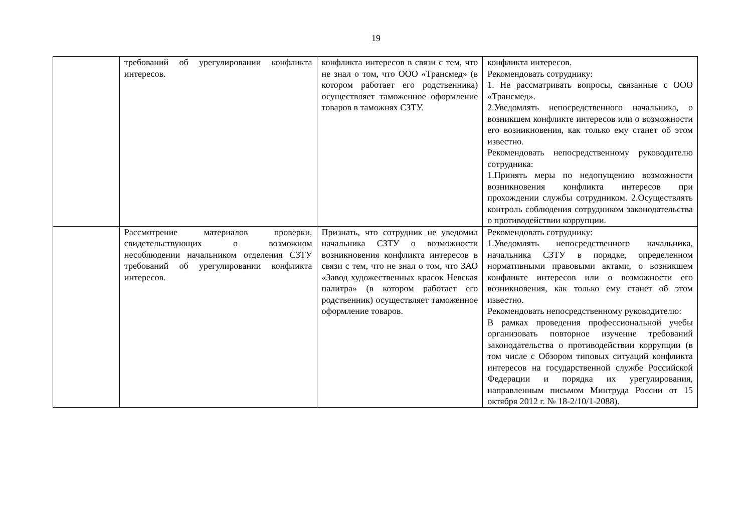19
| | требований об урегулировании конфликта интересов. | конфликта интересов в связи с тем, что не знал о том, что ООО «Трансмед» (в котором работает его родственника) осуществляет таможенное оформление товаров в таможнях СЗТУ. | конфликта интересов. Рекомендовать сотруднику: 1. Не рассматривать вопросы, связанные с ООО «Трансмед». 2.Уведомлять непосредственного начальника, о возникшем конфликте интересов или о возможности его возникновения, как только ему станет об этом известно. Рекомендовать непосредственному руководителю сотрудника: 1.Принять меры по недопущению возможности возникновения конфликта интересов при прохождении службы сотрудником. 2.Осуществлять контроль соблюдения сотрудником законодательства о противодействии коррупции. |
| | Рассмотрение материалов проверки, свидетельствующих о возможном несоблюдении начальником отделения СЗТУ требований об урегулировании конфликта интересов. | Признать, что сотрудник не уведомил начальника СЗТУ о возможности возникновения конфликта интересов в связи с тем, что не знал о том, что ЗАО «Завод художественных красок Невская палитра» (в котором работает его родственник) осуществляет таможенное оформление товаров. | Рекомендовать сотруднику: 1.Уведомлять непосредственного начальника, начальника СЗТУ в порядке, определенном нормативными правовыми актами, о возникшем конфликте интересов или о возможности его возникновения, как только ему станет об этом известно. Рекомендовать непосредственному руководителю: В рамках проведения профессиональной учебы организовать повторное изучение требований законодательства о противодействии коррупции (в том числе с Обзором типовых ситуаций конфликта интересов на государственной службе Российской Федерации и порядка их урегулирования, направленным письмом Минтруда России от 15 октября 2012 г. № 18-2/10/1-2088). |